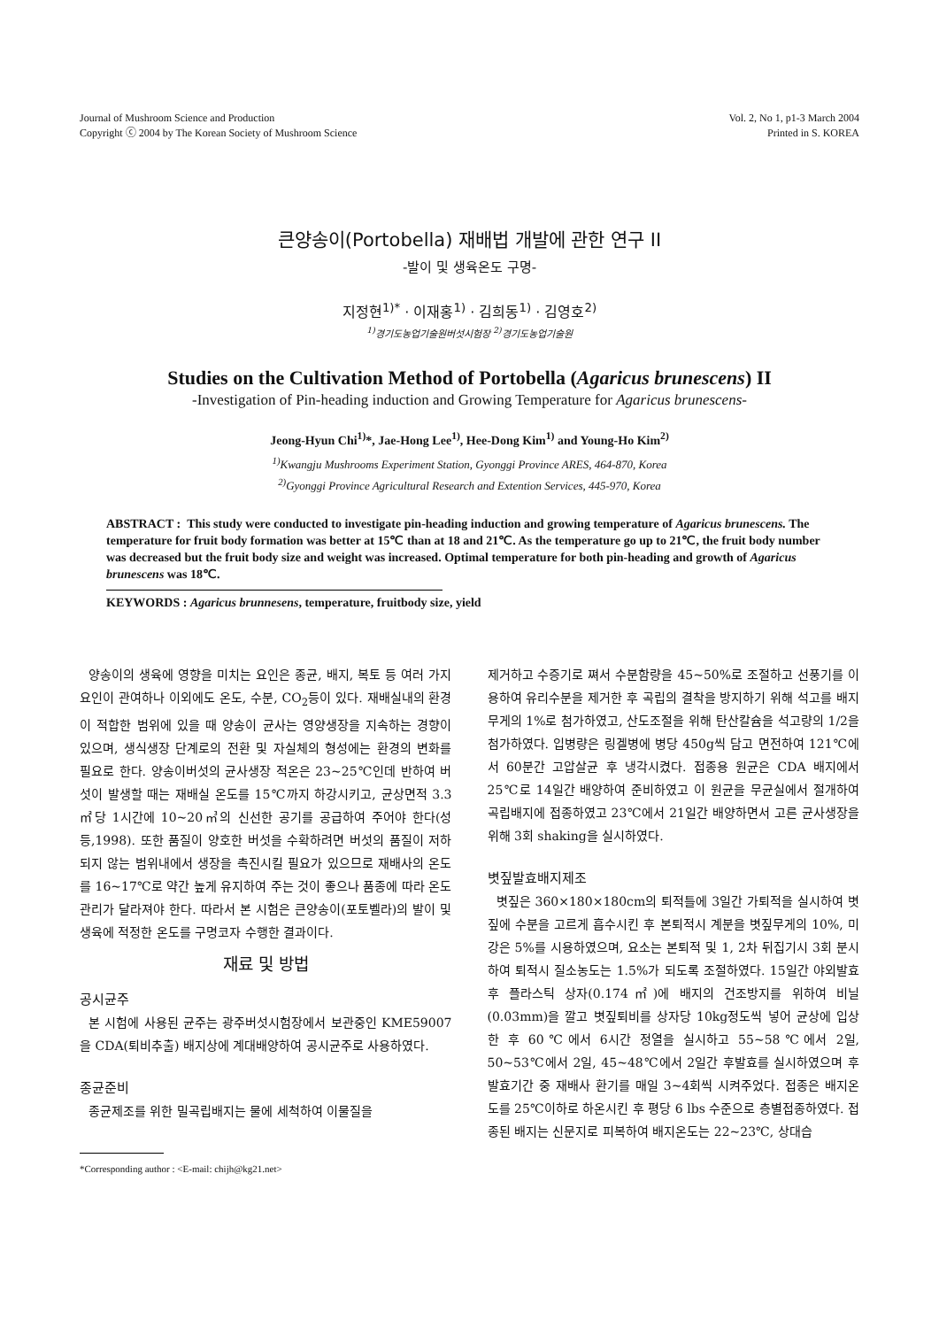Journal of Mushroom Science and Production
Copyright ⓒ 2004 by The Korean Society of Mushroom Science
Vol. 2, No 1, p1-3 March 2004
Printed in S. KOREA
큰양송이(Portobella) 재배법 개발에 관한 연구 II
-발이 및 생육온도 구명-
지정현<sup>1)*</sup> · 이재홍<sup>1)</sup> · 김희동<sup>1)</sup> · 김영호<sup>2)</sup>
<sup>1)</sup> 경기도농업기술원버섯시험장 <sup>2)</sup>경기도농업기술원
Studies on the Cultivation Method of Portobella (Agaricus brunescens) II
-Investigation of Pin-heading induction and Growing Temperature for Agaricus brunescens-
Jeong-Hyun Chi<sup>1)</sup>*, Jae-Hong Lee<sup>1)</sup>, Hee-Dong Kim<sup>1)</sup> and Young-Ho Kim<sup>2)</sup>
<sup>1)</sup> Kwangju Mushrooms Experiment Station, Gyonggi Province ARES, 464-870, Korea
<sup>2)</sup> Gyonggi Province Agricultural Research and Extention Services, 445-970, Korea
ABSTRACT : This study were conducted to investigate pin-heading induction and growing temperature of Agaricus brunescens. The temperature for fruit body formation was better at 15℃ than at 18 and 21℃. As the temperature go up to 21℃, the fruit body number was decreased but the fruit body size and weight was increased. Optimal temperature for both pin-heading and growth of Agaricus brunescens was 18℃.
KEYWORDS : Agaricus brunnesens, temperature, fruitbody size, yield
양송이의 생육에 영향을 미치는 요인은 종균, 배지, 복토 등 여러 가지 요인이 관여하나 이외에도 온도, 수분, CO<sub>2</sub>등이 있다. 재배실내의 환경이 적합한 범위에 있을 때 양송이 균사는 영양생장을 지속하는 경향이 있으며, 생식생장 단계로의 전환 및 자실체의 형성에는 환경의 변화를 필요로 한다. 양송이버섯의 균사생장 적온은 23~25℃인데 반하여 버섯이 발생할 때는 재배실 온도를 15℃까지 하강시키고, 균상면적 3.3㎡당 1시간에 10~20㎥의 신선한 공기를 공급하여 주어야 한다(성 등,1998). 또한 품질이 양호한 버섯을 수확하려면 버섯의 품질이 저하되지 않는 범위내에서 생장을 촉진시킬 필요가 있으므로 재배사의 온도를 16~17℃로 약간 높게 유지하여 주는 것이 좋으나 품종에 따라 온도관리가 달라져야 한다. 따라서 본 시험은 큰양송이(포토벨라)의 발이 및 생육에 적정한 온도를 구명코자 수행한 결과이다.
재료 및 방법
공시균주
본 시험에 사용된 균주는 광주버섯시험장에서 보관중인 KME59007을 CDA(퇴비추출) 배지상에 계대배양하여 공시균주로 사용하였다.
종균준비
종균제조를 위한 밀곡립배지는 물에 세척하여 이물질을
*Corresponding author : <E-mail: chijh@kg21.net>
제거하고 수증기로 쪄서 수분함량을 45~50%로 조절하고 선풍기를 이용하여 유리수분을 제거한 후 곡립의 결착을 방지하기 위해 석고를 배지무게의 1%로 첨가하였고, 산도조절을 위해 탄산칼슘을 석고량의 1/2을 첨가하였다. 입병량은 링겔병에 병당 450g씩 담고 면전하여 121℃에서 60분간 고압살균 후 냉각시켰다. 접종용 원균은 CDA 배지에서 25℃로 14일간 배양하여 준비하였고 이 원균을 무균실에서 절개하여 곡립배지에 접종하였고 23℃에서 21일간 배양하면서 고른 균사생장을 위해 3회 shaking을 실시하였다.
볏짚발효배지제조
볏짚은 360×180×180cm의 퇴적틀에 3일간 가퇴적을 실시하여 볏짚에 수분을 고르게 흡수시킨 후 본퇴적시 계분을 볏짚무게의 10%, 미강은 5%를 시용하였으며, 요소는 본퇴적 및 1, 2차 뒤집기시 3회 분시하여 퇴적시 질소농도는 1.5%가 되도록 조절하였다. 15일간 야외발효 후 플라스틱 상자(0.174㎡)에 배지의 건조방지를 위하여 비닐(0.03mm)을 깔고 볏짚퇴비를 상자당 10kg정도씩 넣어 균상에 입상한 후 60℃에서 6시간 정열을 실시하고 55~58℃에서 2일, 50~53℃에서 2일, 45~48℃에서 2일간 후발효를 실시하였으며 후발효기간 중 재배사 환기를 매일 3~4회씩 시켜주었다. 접종은 배지온도를 25℃이하로 하온시킨 후 평당 6 lbs 수준으로 층별접종하였다. 접종된 배지는 신문지로 피복하여 배지온도는 22~23℃, 상대습